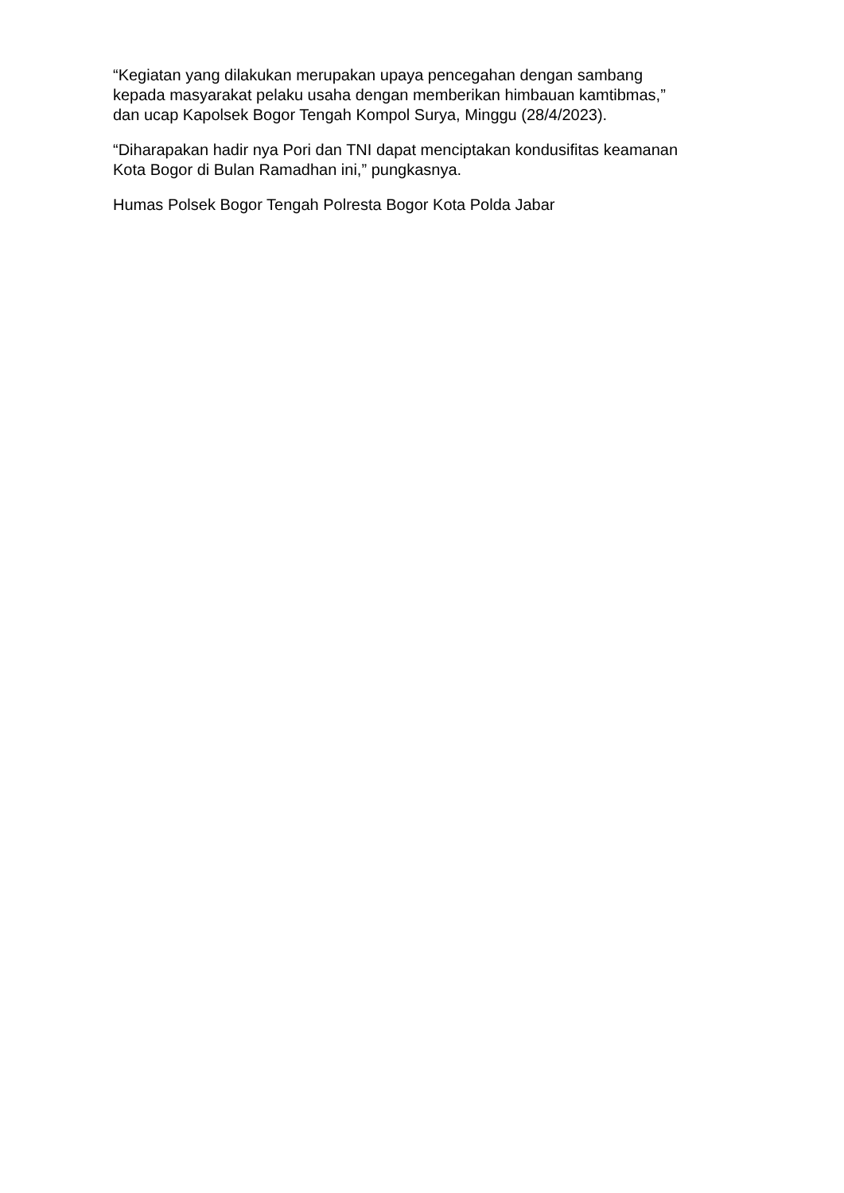“Kegiatan yang dilakukan merupakan upaya pencegahan dengan sambang
kepada masyarakat pelaku usaha dengan memberikan himbauan kamtibmas,”
dan ucap Kapolsek Bogor Tengah Kompol Surya, Minggu (28/4/2023).
“Diharapakan hadir nya Pori dan TNI dapat menciptakan kondusifitas keamanan
Kota Bogor di Bulan Ramadhan ini,” pungkasnya.
Humas Polsek Bogor Tengah Polresta Bogor Kota Polda Jabar